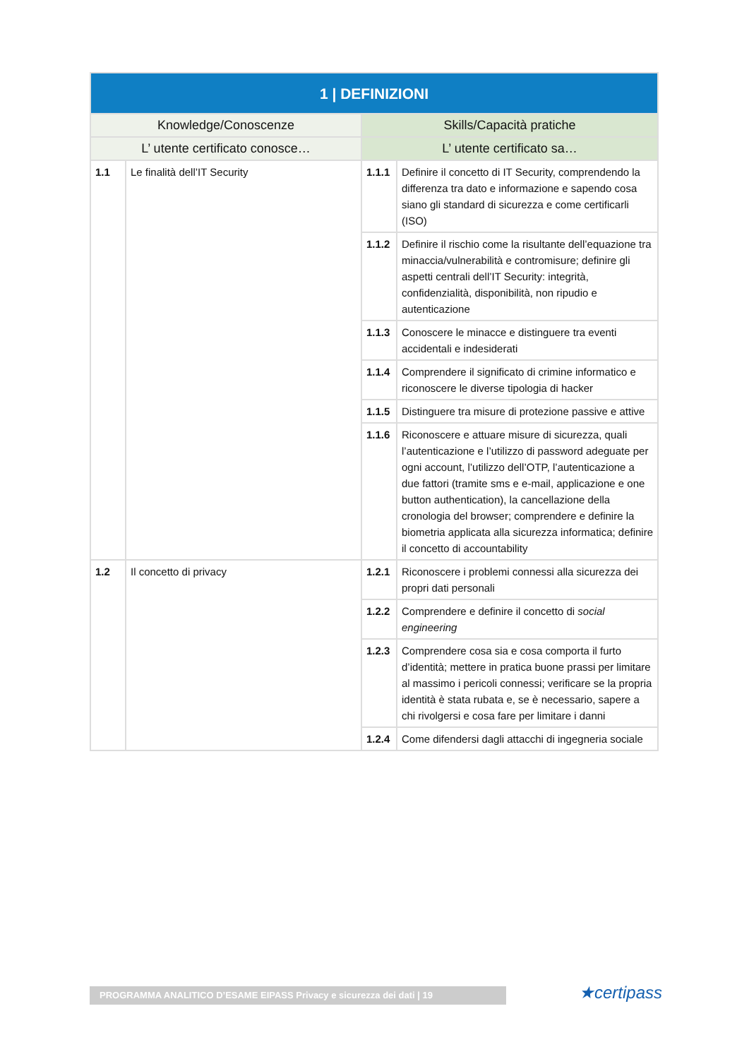| 1 / DEFINIZIONI | | | |
| --- | --- | --- | --- |
| Knowledge/Conoscenze | | Skills/Capacità pratiche | |
| L’ utente certificato conosce… | | L’ utente certificato sa… | |
| 1.1 | Le finalità dell’IT Security | 1.1.1 | Definire il concetto di IT Security, comprendendo la differenza tra dato e informazione e sapendo cosa siano gli standard di sicurezza e come certificarli (ISO) |
| | | 1.1.2 | Definire il rischio come la risultante dell’equazione tra minaccia/vulnerabilità e contromisure; definire gli aspetti centrali dell’IT Security: integrità, confidenzialità, disponibilità, non ripudio e autenticazione |
| | | 1.1.3 | Conoscere le minacce e distinguere tra eventi accidentali e indesiderati |
| | | 1.1.4 | Comprendere il significato di crimine informatico e riconoscere le diverse tipologia di hacker |
| | | 1.1.5 | Distinguere tra misure di protezione passive e attive |
| | | 1.1.6 | Riconoscere e attuare misure di sicurezza, quali l’autenticazione e l’utilizzo di password adeguate per ogni account, l’utilizzo dell’OTP, l’autenticazione a due fattori (tramite sms e e-mail, applicazione e one button authentication), la cancellazione della cronologia del browser; comprendere e definire la biometria applicata alla sicurezza informatica; definire il concetto di accountability |
| 1.2 | Il concetto di privacy | 1.2.1 | Riconoscere i problemi connessi alla sicurezza dei propri dati personali |
| | | 1.2.2 | Comprendere e definire il concetto di social engineering |
| | | 1.2.3 | Comprendere cosa sia e cosa comporta il furto d’identità; mettere in pratica buone prassi per limitare al massimo i pericoli connessi; verificare se la propria identità è stata rubata e, se è necessario, sapere a chi rivolgersi e cosa fare per limitare i danni |
| | | 1.2.4 | Come difendersi dagli attacchi di ingegneria sociale |
PROGRAMMA ANALITICO D’ESAME EIPASS Privacy e sicurezza dei dati | 19 ★certipass